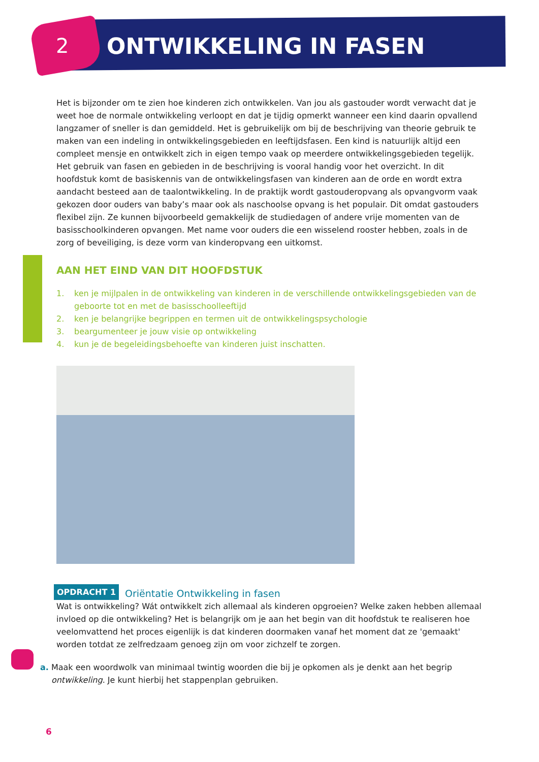2 ONTWIKKELING IN FASEN
Het is bijzonder om te zien hoe kinderen zich ontwikkelen. Van jou als gastouder wordt verwacht dat je weet hoe de normale ontwikkeling verloopt en dat je tijdig opmerkt wanneer een kind daarin opvallend langzamer of sneller is dan gemiddeld. Het is gebruikelijk om bij de beschrijving van theorie gebruik te maken van een indeling in ontwikkelingsgebieden en leeftijdsfasen. Een kind is natuurlijk altijd een compleet mensje en ontwikkelt zich in eigen tempo vaak op meerdere ontwikkelingsgebieden tegelijk. Het gebruik van fasen en gebieden in de beschrijving is vooral handig voor het overzicht. In dit hoofdstuk komt de basiskennis van de ontwikkelingsfasen van kinderen aan de orde en wordt extra aandacht besteed aan de taalontwikkeling. In de praktijk wordt gastouderopvang als opvangvorm vaak gekozen door ouders van baby’s maar ook als naschoolse opvang is het populair. Dit omdat gastouders flexibel zijn. Ze kunnen bijvoorbeeld gemakkelijk de studiedagen of andere vrije momenten van de basisschoolkinderen opvangen. Met name voor ouders die een wisselend rooster hebben, zoals in de zorg of beveiliging, is deze vorm van kinderopvang een uitkomst.
AAN HET EIND VAN DIT HOOFDSTUK
1. ken je mijlpalen in de ontwikkeling van kinderen in de verschillende ontwikkelingsgebieden van de geboorte tot en met de basisschoolleeftijd
2. ken je belangrijke begrippen en termen uit de ontwikkelingspsychologie
3. beargumenteer je jouw visie op ontwikkeling
4. kun je de begeleidingsbehoefte van kinderen juist inschatten.
OPDRACHT 1 Oriëntatie Ontwikkeling in fasen
Wat is ontwikkeling? Wát ontwikkelt zich allemaal als kinderen opgroeien? Welke zaken hebben allemaal invloed op die ontwikkeling? Het is belangrijk om je aan het begin van dit hoofdstuk te realiseren hoe veelomvattend het proces eigenlijk is dat kinderen doormaken vanaf het moment dat ze 'gemaakt' worden totdat ze zelfredzaam genoeg zijn om voor zichzelf te zorgen.
a. Maak een woordwolk van minimaal twintig woorden die bij je opkomen als je denkt aan het begrip ontwikkeling. Je kunt hierbij het stappenplan gebruiken.
6